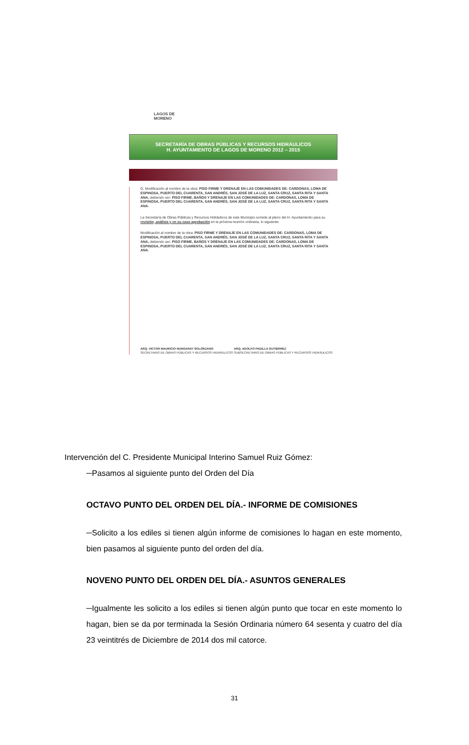LAGOS DE
MORENO
SECRETARÍA DE OBRAS PÚBLICAS Y RECURSOS HIDRÁULICOS
H. AYUNTAMIENTO DE LAGOS DE MORENO 2012 – 2015
G. Modificación al nombre de la obra: PISO FIRME Y DRENAJE EN LAS COMUNIDADES DE: CARDONAS, LOMA DE ESPINOSA, PUERTO DEL CUARENTA, SAN ANDRÉS, SAN JOSÉ DE LA LUZ, SANTA CRUZ, SANTA RITA Y SANTA ANA, debiendo ser: PISO FIRME, BAÑOS Y DRENAJE EN LAS COMUNIDADES DE: CARDONAS, LOMA DE ESPINOSA, PUERTO DEL CUARENTA, SAN ANDRÉS, SAN JOSÉ DE LA LUZ, SANTA CRUZ, SANTA RITA Y SANTA ANA.
La Secretaría de Obras Públicas y Recursos Hidráulicos de este Municipio somete al pleno del H. Ayuntamiento para su revisión, análisis y en su caso aprobación en la próxima reunión ordinaria, lo siguiente:
Modificación al nombre de la obra: PISO FIRME Y DRENAJE EN LAS COMUNIDADES DE: CARDONAS, LOMA DE ESPINOSA, PUERTO DEL CUARENTA, SAN ANDRÉS, SAN JOSÉ DE LA LUZ, SANTA CRUZ, SANTA RITA Y SANTA ANA, debiendo ser: PISO FIRME, BAÑOS Y DRENAJE EN LAS COMUNIDADES DE: CARDONAS, LOMA DE ESPINOSA, PUERTO DEL CUARENTA, SAN ANDRÉS, SAN JOSÉ DE LA LUZ, SANTA CRUZ, SANTA RITA Y SANTA ANA.
ARQ. VICTOR MAURICIO NUNGARAY SOLÓRZANO
SECRETARIO DE OBRAS PÚBLICAS Y RECURSOS HIDRÁULICOS
ARQ. ADOLFO PADILLA GUTIÉRREZ
SUBSECRETARIO DE OBRAS PÚBLICAS Y RECURSOS HIDRÁULICOS
Intervención del C. Presidente Municipal Interino Samuel Ruiz Gómez:
─Pasamos al siguiente punto del Orden del Día
OCTAVO PUNTO DEL ORDEN DEL DÍA.- INFORME DE COMISIONES
─Solicito a los ediles si tienen algún informe de comisiones lo hagan en este momento, bien pasamos al siguiente punto del orden del día.
NOVENO PUNTO DEL ORDEN DEL DÍA.- ASUNTOS GENERALES
─Igualmente les solicito a los ediles si tienen algún punto que tocar en este momento lo hagan, bien se da por terminada la Sesión Ordinaria número 64 sesenta y cuatro del día 23 veintitrés de Diciembre de 2014 dos mil catorce.
31